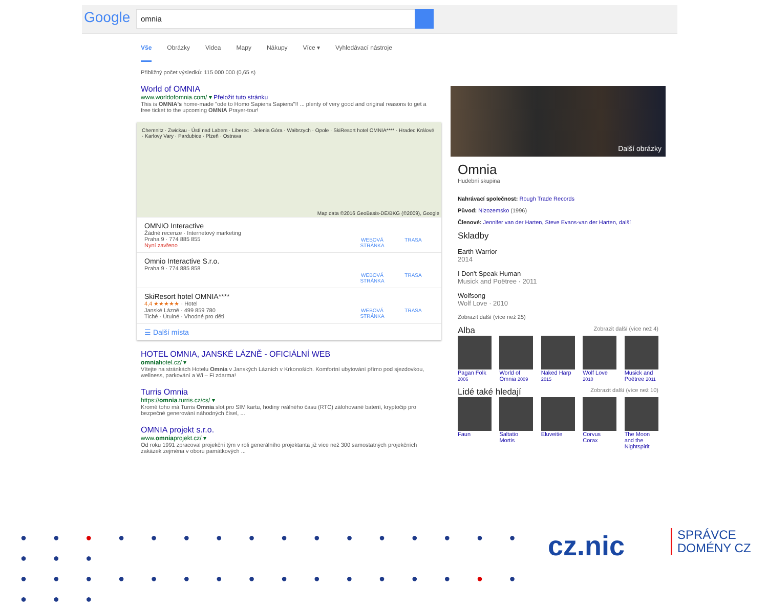Google omnia
Vše Obrázky Videa Mapy Nákupy Více ▾ Vyhledávací nástroje
Přibližný počet výsledků: 115 000 000 (0,65 s)
World of OMNIA
www.worldofomnia.com/ ▾ Přeložit tuto stránku
This is OMNIA's home-made "ode to Homo Sapiens Sapiens"!! ... plenty of very good and original reasons to get a free ticket to the upcoming OMNIA Prayer-tour!
Chemnitz · Zwickau · Ústí nad Labem · Liberec · Jelenia Góra · Wałbrzych · Opole · SkiResort hotel OMNIA**** · Hradec Králové · Karlovy Vary · Pardubice · Plzeň · Ostrava
Map data ©2016 GeoBasis-DE/BKG (©2009), Google
OMNIO Interactive
Žádné recenze · Internetový marketing
Praha 9 · 774 885 855
Nyní zavřeno
WEBOVÁ STRÁNKA
TRASA
Omnio Interactive S.r.o.
Praha 9 · 774 885 858
WEBOVÁ STRÁNKA
TRASA
SkiResort hotel OMNIA****
4,4 ★★★★★ · Hotel
Janské Lázně · 499 859 780
Tiché · Útulné · Vhodné pro děti
WEBOVÁ STRÁNKA
TRASA
☰ Další místa
HOTEL OMNIA, JANSKÉ LÁZNĚ - OFICIÁLNÍ WEB
omniahotel.cz/ ▾
Vítejte na stránkách Hotelu Omnia v Janských Lázních v Krkonoších. Komfortní ubytování přímo pod sjezdovkou, wellness, parkování a Wi – Fi zdarma!
Turris Omnia
https://omnia.turris.cz/cs/ ▾
Kromě toho má Turris Omnia slot pro SIM kartu, hodiny reálného času (RTC) zálohované baterií, kryptočip pro bezpečné generování náhodných čísel, ...
OMNIA projekt s.r.o.
www.omniaprojekt.cz/ ▾
Od roku 1991 zpracoval projekční tým v roli generálního projektanta již více než 300 samostatných projekčních zakázek zejména v oboru památkových ...
Další obrázky
Omnia
Hudební skupina
Nahrávací společnost: Rough Trade Records
Původ: Nizozemsko (1996)
Členové: Jennifer van der Harten, Steve Evans-van der Harten, další
Skladby
Earth Warrior
2014
I Don't Speak Human
Musick and Poëtree · 2011
Wolfsong
Wolf Love · 2010
Zobrazit další (více než 25)
Alba Zobrazit další (více než 4)
Pagan Folk 2006
World of Omnia 2009
Naked Harp 2015
Wolf Love 2010
Musick and Poëtree 2011
Lidé také hledají Zobrazit další (více než 10)
Faun Saltatio Mortis
Eluveitie Corvus Corax
The Moon and the Nightspirit
● ● ● ● ● ● ● ● ● ● ● ● ● ● ● ● ● ● ●
● ● ● ● ● ● ● ● ● ● ● ● ● ● ● ● ● ● ●
cz.nic
SPRÁVCE
DOMÉNY CZ